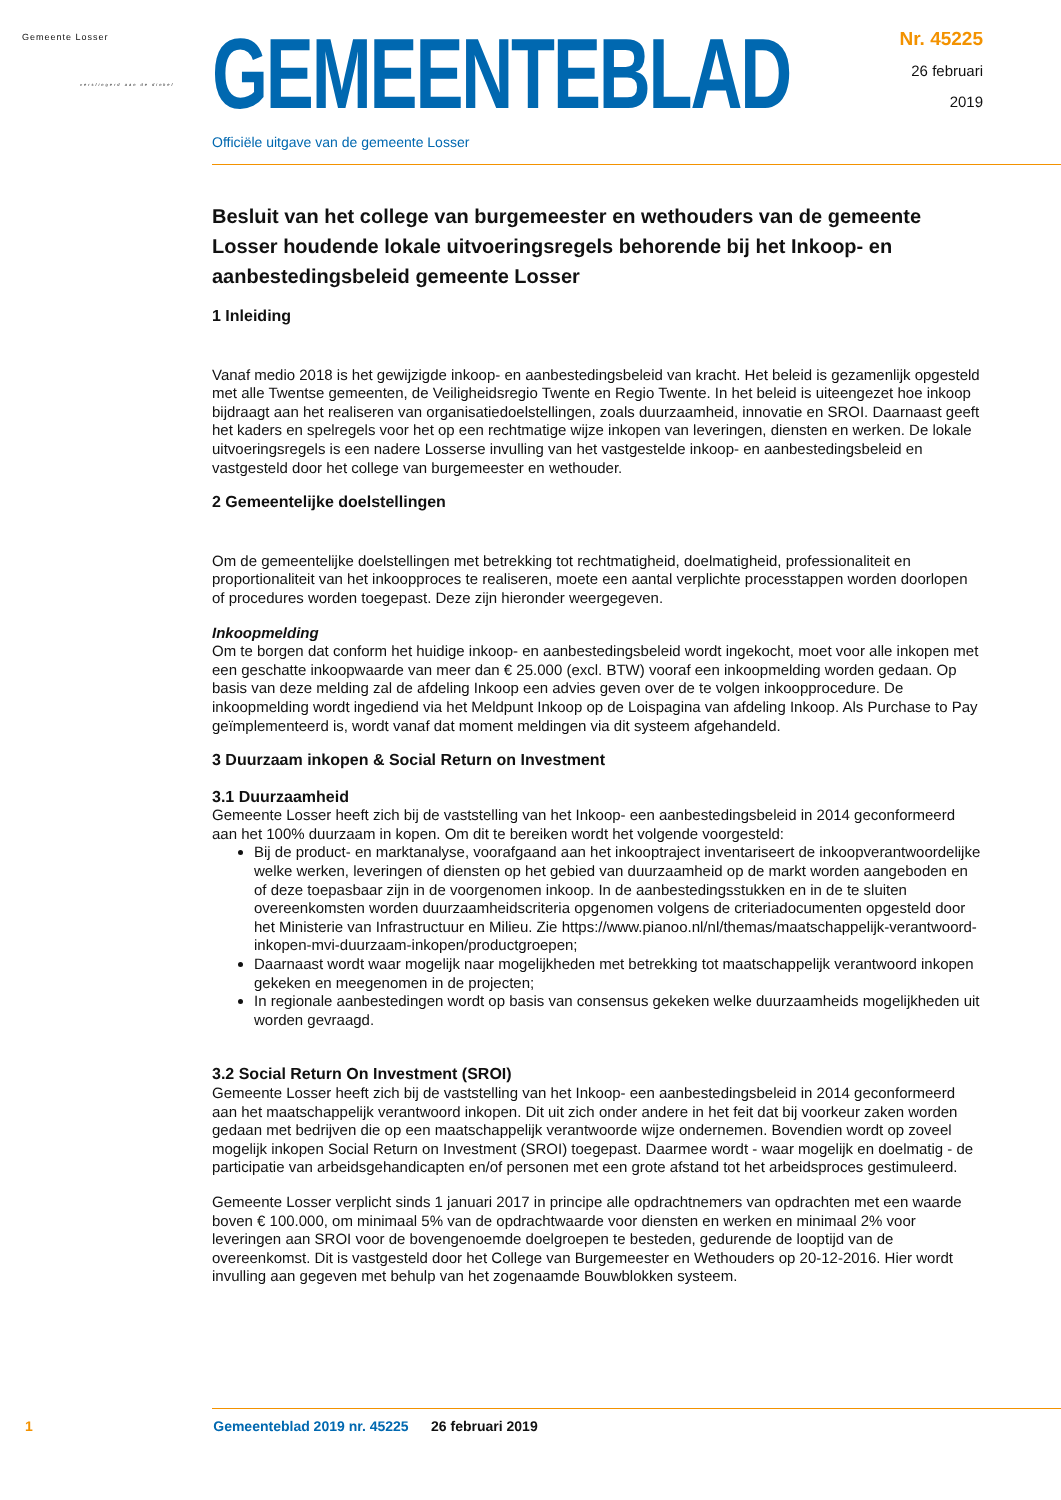Gemeente Losser
verslingerd aan de dinkel
GEMEENTEBLAD
Nr. 45225
26 februari
2019
Officiële uitgave van de gemeente Losser
Besluit van het college van burgemeester en wethouders van de gemeente Losser houdende lokale uitvoeringsregels behorende bij het Inkoop- en aanbestedingsbeleid gemeente Losser
1 Inleiding
Vanaf medio 2018 is het gewijzigde inkoop- en aanbestedingsbeleid van kracht. Het beleid is gezamenlijk opgesteld met alle Twentse gemeenten, de Veiligheidsregio Twente en Regio Twente. In het beleid is uiteengezet hoe inkoop bijdraagt aan het realiseren van organisatiedoelstellingen, zoals duurzaamheid, innovatie en SROI. Daarnaast geeft het kaders en spelregels voor het op een rechtmatige wijze inkopen van leveringen, diensten en werken. De lokale uitvoeringsregels is een nadere Losserse invulling van het vastgestelde inkoop- en aanbestedingsbeleid en vastgesteld door het college van burgemeester en wethouder.
2 Gemeentelijke doelstellingen
Om de gemeentelijke doelstellingen met betrekking tot rechtmatigheid, doelmatigheid, professionaliteit en proportionaliteit van het inkoopproces te realiseren, moete een aantal verplichte processtappen worden doorlopen of procedures worden toegepast. Deze zijn hieronder weergegeven.
Inkoopmelding
Om te borgen dat conform het huidige inkoop- en aanbestedingsbeleid wordt ingekocht, moet voor alle inkopen met een geschatte inkoopwaarde van meer dan € 25.000 (excl. BTW) vooraf een inkoopmelding worden gedaan. Op basis van deze melding zal de afdeling Inkoop een advies geven over de te volgen inkoopprocedure. De inkoopmelding wordt ingediend via het Meldpunt Inkoop op de Loispagina van afdeling Inkoop. Als Purchase to Pay geïmplementeerd is, wordt vanaf dat moment meldingen via dit systeem afgehandeld.
3 Duurzaam inkopen & Social Return on Investment
3.1 Duurzaamheid
Gemeente Losser heeft zich bij de vaststelling van het Inkoop- een aanbestedingsbeleid in 2014 geconformeerd aan het 100% duurzaam in kopen. Om dit te bereiken wordt het volgende voorgesteld:
Bij de product- en marktanalyse, voorafgaand aan het inkooptraject inventariseert de inkoopverantwoordelijke welke werken, leveringen of diensten op het gebied van duurzaamheid op de markt worden aangeboden en of deze toepasbaar zijn in de voorgenomen inkoop. In de aanbestedingsstukken en in de te sluiten overeenkomsten worden duurzaamheidscriteria opgenomen volgens de criteriadocumenten opgesteld door het Ministerie van Infrastructuur en Milieu. Zie https://www.pianoo.nl/nl/themas/maatschappelijk-verantwoord-inkopen-mvi-duurzaam-inkopen/productgroepen;
Daarnaast wordt waar mogelijk naar mogelijkheden met betrekking tot maatschappelijk verantwoord inkopen gekeken en meegenomen in de projecten;
In regionale aanbestedingen wordt op basis van consensus gekeken welke duurzaamheids mogelijkheden uit worden gevraagd.
3.2 Social Return On Investment (SROI)
Gemeente Losser heeft zich bij de vaststelling van het Inkoop- een aanbestedingsbeleid in 2014 geconformeerd aan het maatschappelijk verantwoord inkopen. Dit uit zich onder andere in het feit dat bij voorkeur zaken worden gedaan met bedrijven die op een maatschappelijk verantwoorde wijze ondernemen. Bovendien wordt op zoveel mogelijk inkopen Social Return on Investment (SROI) toegepast. Daarmee wordt - waar mogelijk en doelmatig - de participatie van arbeidsgehandicapten en/of personen met een grote afstand tot het arbeidsproces gestimuleerd.
Gemeente Losser verplicht sinds 1 januari 2017 in principe alle opdrachtnemers van opdrachten met een waarde boven € 100.000, om minimaal 5% van de opdrachtwaarde voor diensten en werken en minimaal 2% voor leveringen aan SROI voor de bovengenoemde doelgroepen te besteden, gedurende de looptijd van de overeenkomst. Dit is vastgesteld door het College van Burgemeester en Wethouders op 20-12-2016. Hier wordt invulling aan gegeven met behulp van het zogenaamde Bouwblokken systeem.
1 Gemeenteblad 2019 nr. 45225 26 februari 2019